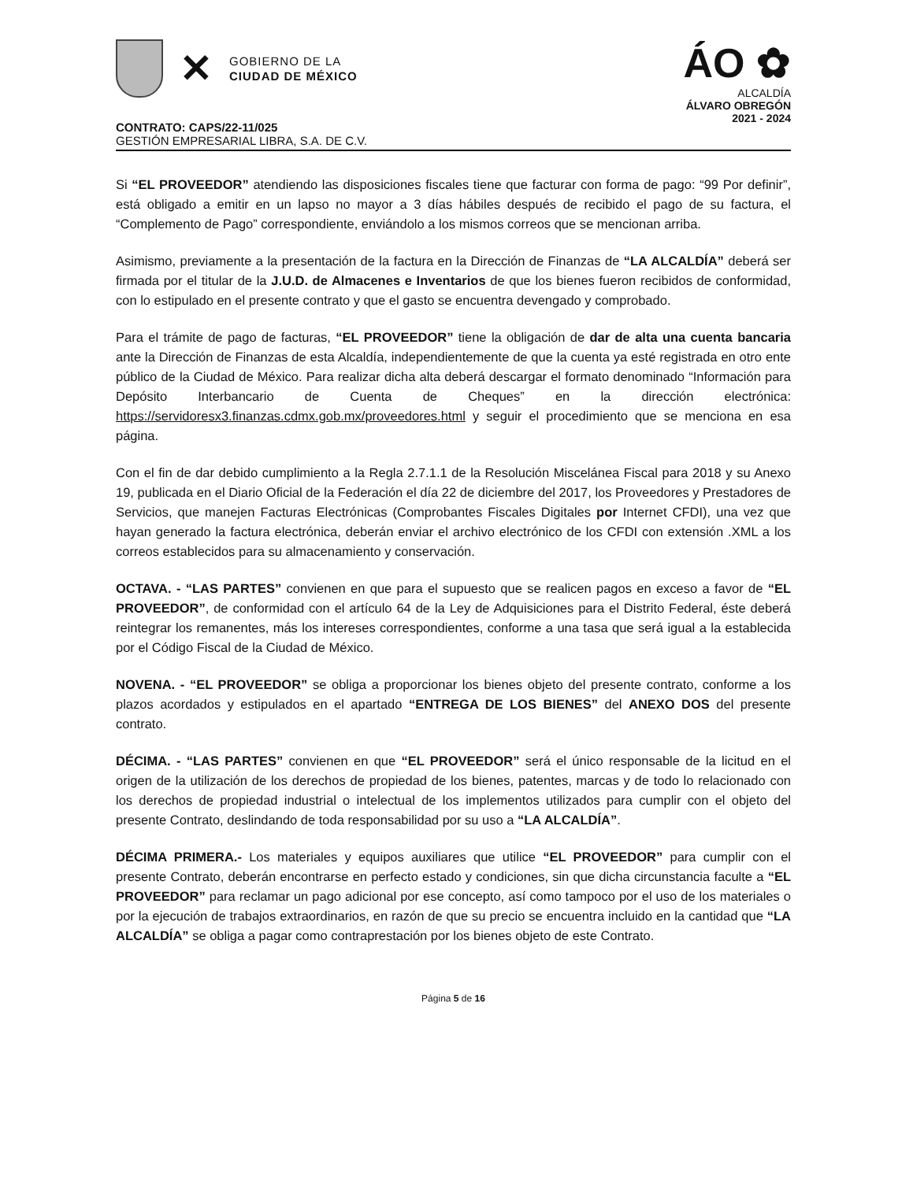✕
GOBIERNO DE LA
CIUDAD DE MÉXICO
ÁO ✿
ALCALDÍA
ÁLVARO OBREGÓN
2021 - 2024
CONTRATO: CAPS/22-11/025
GESTIÓN EMPRESARIAL LIBRA, S.A. DE C.V.
Si “EL PROVEEDOR” atendiendo las disposiciones fiscales tiene que facturar con forma de pago: “99 Por definir”, está obligado a emitir en un lapso no mayor a 3 días hábiles después de recibido el pago de su factura, el “Complemento de Pago” correspondiente, enviándolo a los mismos correos que se mencionan arriba.
Asimismo, previamente a la presentación de la factura en la Dirección de Finanzas de “LA ALCALDÍA” deberá ser firmada por el titular de la J.U.D. de Almacenes e Inventarios de que los bienes fueron recibidos de conformidad, con lo estipulado en el presente contrato y que el gasto se encuentra devengado y comprobado.
Para el trámite de pago de facturas, “EL PROVEEDOR” tiene la obligación de dar de alta una cuenta bancaria ante la Dirección de Finanzas de esta Alcaldía, independientemente de que la cuenta ya esté registrada en otro ente público de la Ciudad de México. Para realizar dicha alta deberá descargar el formato denominado “Información para Depósito Interbancario de Cuenta de Cheques” en la dirección electrónica: https://servidoresx3.finanzas.cdmx.gob.mx/proveedores.html y seguir el procedimiento que se menciona en esa página.
Con el fin de dar debido cumplimiento a la Regla 2.7.1.1 de la Resolución Miscelánea Fiscal para 2018 y su Anexo 19, publicada en el Diario Oficial de la Federación el día 22 de diciembre del 2017, los Proveedores y Prestadores de Servicios, que manejen Facturas Electrónicas (Comprobantes Fiscales Digitales por Internet CFDI), una vez que hayan generado la factura electrónica, deberán enviar el archivo electrónico de los CFDI con extensión .XML a los correos establecidos para su almacenamiento y conservación.
OCTAVA. - “LAS PARTES” convienen en que para el supuesto que se realicen pagos en exceso a favor de “EL PROVEEDOR”, de conformidad con el artículo 64 de la Ley de Adquisiciones para el Distrito Federal, éste deberá reintegrar los remanentes, más los intereses correspondientes, conforme a una tasa que será igual a la establecida por el Código Fiscal de la Ciudad de México.
NOVENA. - “EL PROVEEDOR” se obliga a proporcionar los bienes objeto del presente contrato, conforme a los plazos acordados y estipulados en el apartado “ENTREGA DE LOS BIENES” del ANEXO DOS del presente contrato.
DÉCIMA. - “LAS PARTES” convienen en que “EL PROVEEDOR” será el único responsable de la licitud en el origen de la utilización de los derechos de propiedad de los bienes, patentes, marcas y de todo lo relacionado con los derechos de propiedad industrial o intelectual de los implementos utilizados para cumplir con el objeto del presente Contrato, deslindando de toda responsabilidad por su uso a “LA ALCALDÍA”.
DÉCIMA PRIMERA.- Los materiales y equipos auxiliares que utilice “EL PROVEEDOR” para cumplir con el presente Contrato, deberán encontrarse en perfecto estado y condiciones, sin que dicha circunstancia faculte a “EL PROVEEDOR” para reclamar un pago adicional por ese concepto, así como tampoco por el uso de los materiales o por la ejecución de trabajos extraordinarios, en razón de que su precio se encuentra incluido en la cantidad que “LA ALCALDÍA” se obliga a pagar como contraprestación por los bienes objeto de este Contrato.
Página 5 de 16